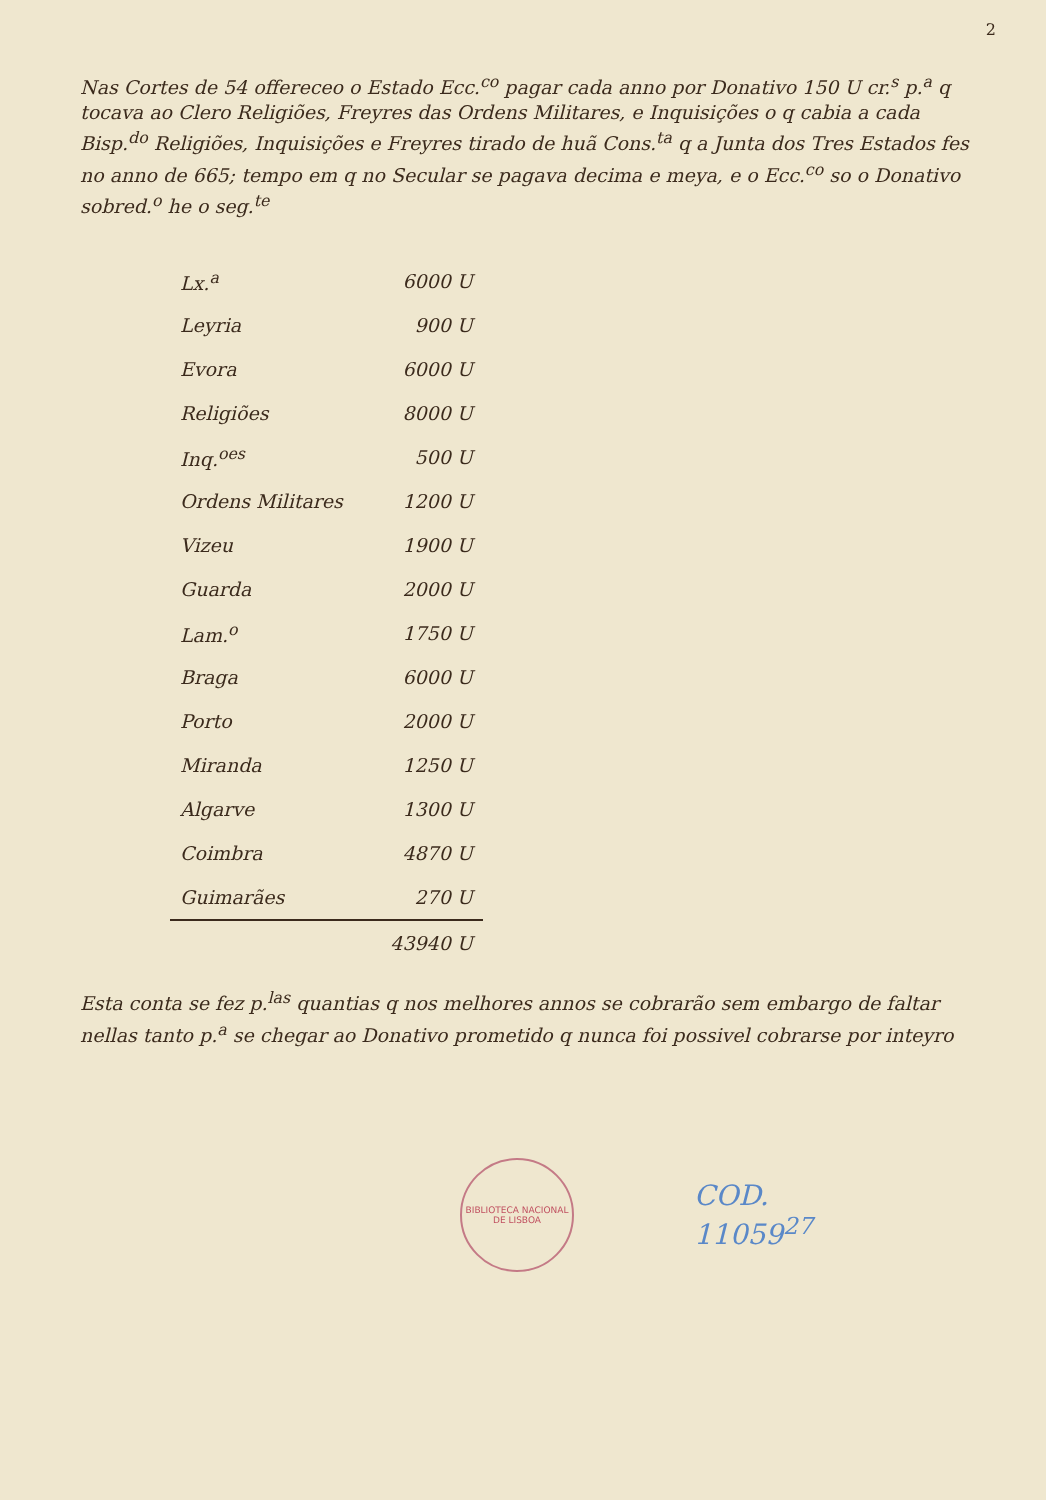2
Nas Cortes de 54 offereceo o Estado Ecc.<sup>co</sup> pagar cada anno por Donativo 150 U cr.<sup>s</sup> p.<sup>a</sup> q tocava ao Clero Religiões, Freyres das Ordens Militares, e Inquisições o q cabia a cada Bisp.<sup>do</sup> Religiões, Inquisições e Freyres tirado de huã Cons.<sup>ta</sup> q a Junta dos Tres Estados fes no anno de 665; tempo em q no Secular se pagava decima e meya, e o Ecc.<sup>co</sup> so o Donativo sobred.<sup>o</sup> he o seg.<sup>te</sup>
| Lx.<sup>a</sup> | 6000 U |
| Leyria | 900 U |
| Evora | 6000 U |
| Religiões | 8000 U |
| Inq.<sup>oes</sup> | 500 U |
| Ordens Militares | 1200 U |
| Vizeu | 1900 U |
| Guarda | 2000 U |
| Lam.<sup>o</sup> | 1750 U |
| Braga | 6000 U |
| Porto | 2000 U |
| Miranda | 1250 U |
| Algarve | 1300 U |
| Coimbra | 4870 U |
| Guimarães | 270 U |
| | 43940 U |
Esta conta se fez p.<sup>las</sup> quantias q nos melhores annos se cobrarão sem embargo de faltar nellas tanto p.<sup>a</sup> se chegar ao Donativo prometido q nunca foi possivel cobrarse por inteyro
BIBLIOTECA NACIONAL DE LISBOA
COD.
11059<sup>27</sup>